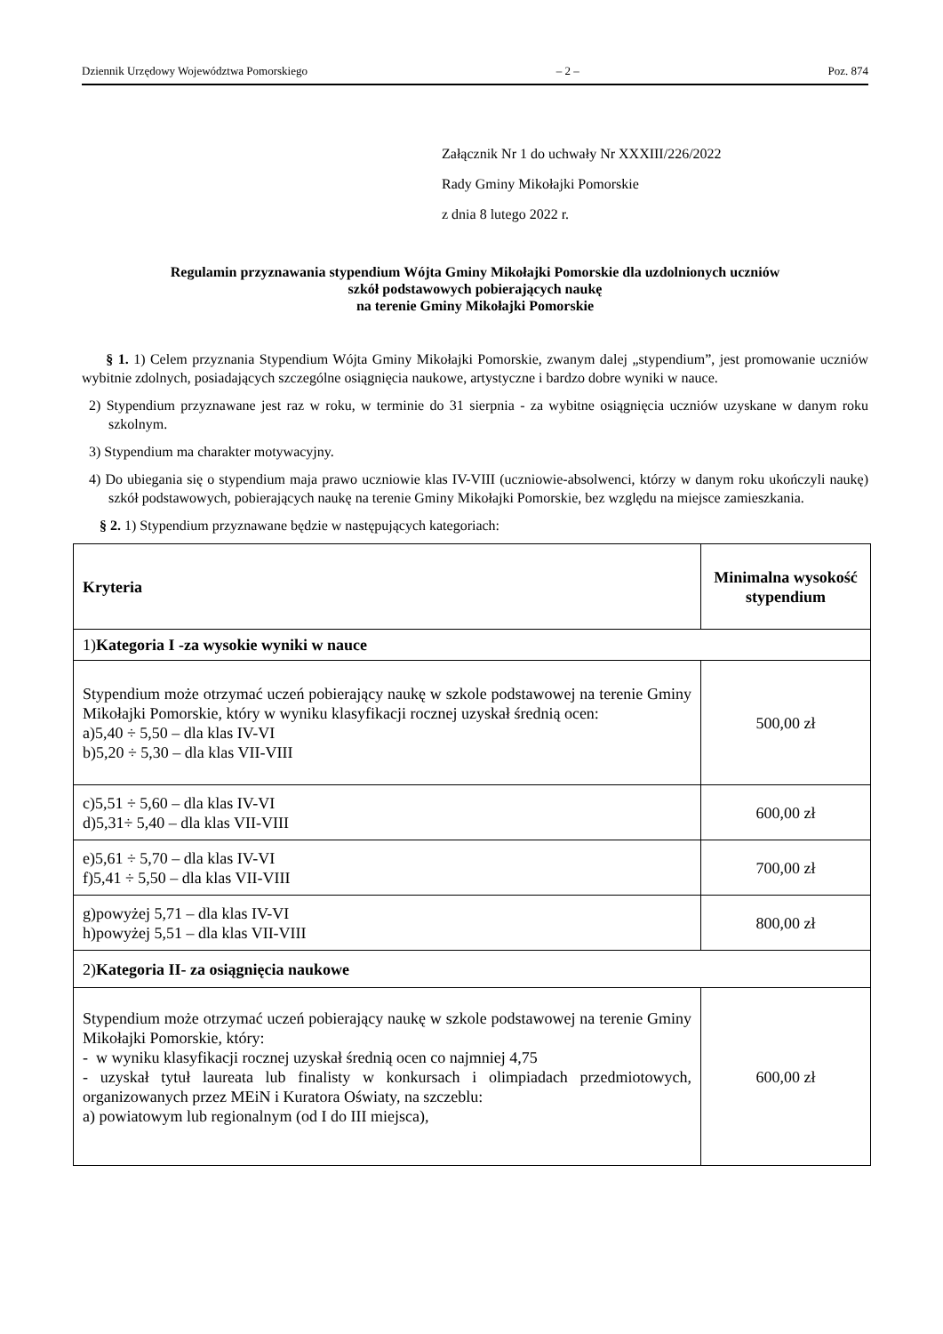Dziennik Urzędowy Województwa Pomorskiego – 2 – Poz. 874
Załącznik Nr 1 do uchwały Nr XXXIII/226/2022
Rady Gminy Mikołajki Pomorskie
z dnia 8 lutego 2022 r.
Regulamin przyznawania stypendium Wójta Gminy Mikołajki Pomorskie dla uzdolnionych uczniów
szkół podstawowych pobierających naukę
na terenie Gminy Mikołajki Pomorskie
§ 1. 1) Celem przyznania Stypendium Wójta Gminy Mikołajki Pomorskie, zwanym dalej „stypendium”, jest promowanie uczniów wybitnie zdolnych, posiadających szczególne osiągnięcia naukowe, artystyczne i bardzo dobre wyniki w nauce.
2) Stypendium przyznawane jest raz w roku, w terminie do 31 sierpnia - za wybitne osiągnięcia uczniów uzyskane w danym roku szkolnym.
3) Stypendium ma charakter motywacyjny.
4) Do ubiegania się o stypendium maja prawo uczniowie klas IV-VIII (uczniowie-absolwenci, którzy w danym roku ukończyli naukę) szkół podstawowych, pobierających naukę na terenie Gminy Mikołajki Pomorskie, bez względu na miejsce zamieszkania.
§ 2. 1) Stypendium przyznawane będzie w następujących kategoriach:
| Kryteria | Minimalna wysokość stypendium |
| --- | --- |
| 1) Kategoria I -za wysokie wyniki w nauce | |
| Stypendium może otrzymać uczeń pobierający naukę w szkole podstawowej na terenie Gminy Mikołajki Pomorskie, który w wyniku klasyfikacji rocznej uzyskał średnią ocen: a)5,40 ÷ 5,50 – dla klas IV-VI b)5,20 ÷ 5,30 – dla klas VII-VIII | 500,00 zł |
| c)5,51 ÷ 5,60 – dla klas IV-VI d)5,31÷ 5,40 – dla klas VII-VIII | 600,00 zł |
| e)5,61 ÷ 5,70 – dla klas IV-VI f)5,41 ÷ 5,50 – dla klas VII-VIII | 700,00 zł |
| g)powyżej 5,71 – dla klas IV-VI h)powyżej 5,51 – dla klas VII-VIII | 800,00 zł |
| 2) Kategoria II- za osiągnięcia naukowe | |
| Stypendium może otrzymać uczeń pobierający naukę w szkole podstawowej na terenie Gminy Mikołajki Pomorskie, który: - w wyniku klasyfikacji rocznej uzyskał średnią ocen co najmniej 4,75 - uzyskał tytuł laureata lub finalisty w konkursach i olimpiadach przedmiotowych, organizowanych przez MEiN i Kuratora Oświaty, na szczeblu: a) powiatowym lub regionalnym (od I do III miejsca), | 600,00 zł |